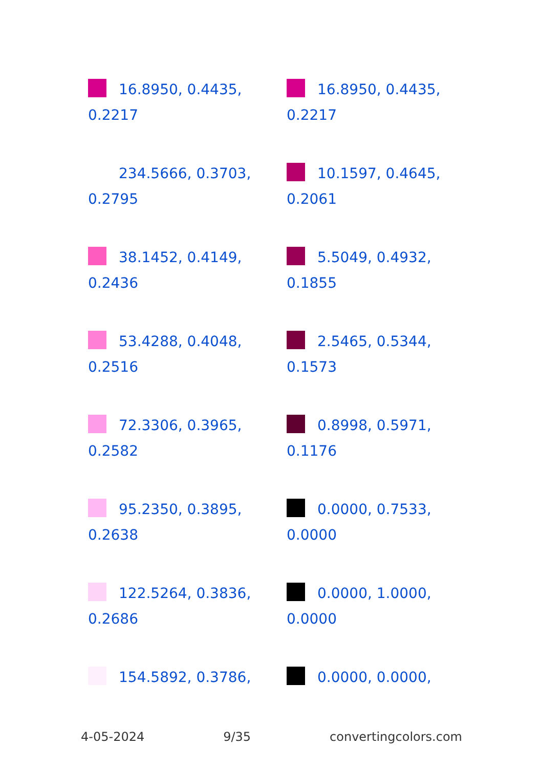16.8950, 0.4435, 0.2217
16.8950, 0.4435, 0.2217
234.5666, 0.3703, 0.2795
10.1597, 0.4645, 0.2061
38.1452, 0.4149, 0.2436
5.5049, 0.4932, 0.1855
53.4288, 0.4048, 0.2516
2.5465, 0.5344, 0.1573
72.3306, 0.3965, 0.2582
0.8998, 0.5971, 0.1176
95.2350, 0.3895, 0.2638
0.0000, 0.7533, 0.0000
122.5264, 0.3836, 0.2686
0.0000, 1.0000, 0.0000
154.5892, 0.3786,
0.0000, 0.0000,
4-05-2024 9/35 convertingcolors.com